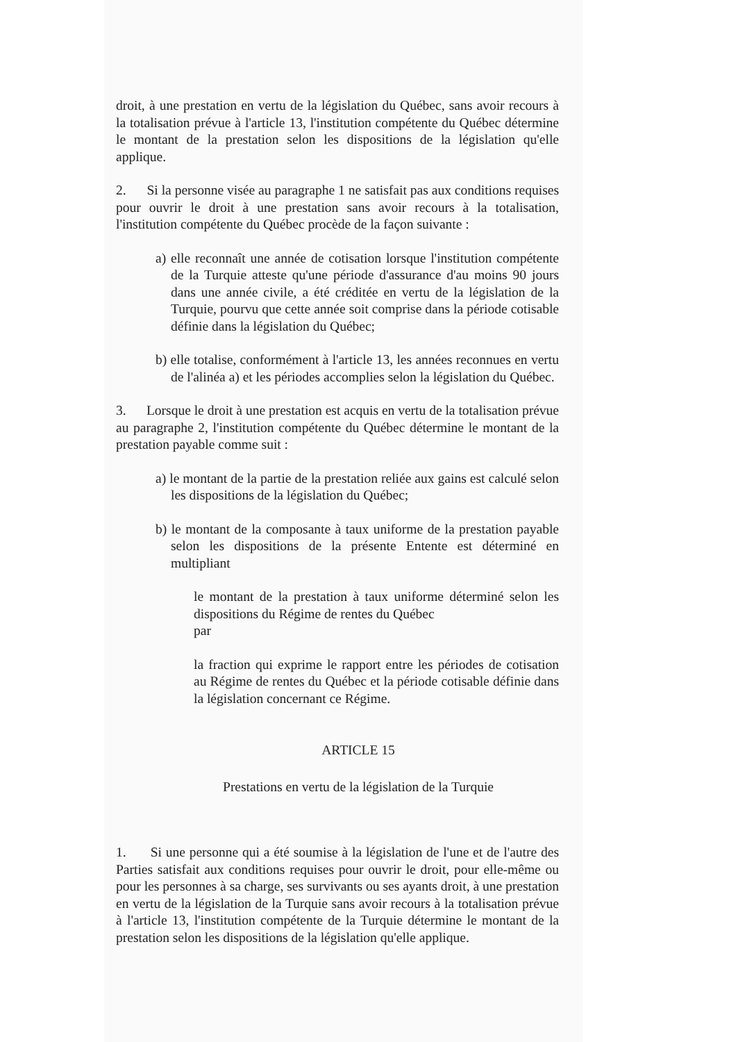droit, à une prestation en vertu de la législation du Québec, sans avoir recours à la totalisation prévue à l'article 13, l'institution compétente du Québec détermine le montant de la prestation selon les dispositions de la législation qu'elle applique.
2. Si la personne visée au paragraphe 1 ne satisfait pas aux conditions requises pour ouvrir le droit à une prestation sans avoir recours à la totalisation, l'institution compétente du Québec procède de la façon suivante :
a) elle reconnaît une année de cotisation lorsque l'institution compétente de la Turquie atteste qu'une période d'assurance d'au moins 90 jours dans une année civile, a été créditée en vertu de la législation de la Turquie, pourvu que cette année soit comprise dans la période cotisable définie dans la législation du Québec;
b) elle totalise, conformément à l'article 13, les années reconnues en vertu de l'alinéa a) et les périodes accomplies selon la législation du Québec.
3. Lorsque le droit à une prestation est acquis en vertu de la totalisation prévue au paragraphe 2, l'institution compétente du Québec détermine le montant de la prestation payable comme suit :
a) le montant de la partie de la prestation reliée aux gains est calculé selon les dispositions de la législation du Québec;
b) le montant de la composante à taux uniforme de la prestation payable selon les dispositions de la présente Entente est déterminé en multipliant
le montant de la prestation à taux uniforme déterminé selon les dispositions du Régime de rentes du Québec
par
la fraction qui exprime le rapport entre les périodes de cotisation au Régime de rentes du Québec et la période cotisable définie dans la législation concernant ce Régime.
ARTICLE 15
Prestations en vertu de la législation de la Turquie
1. Si une personne qui a été soumise à la législation de l'une et de l'autre des Parties satisfait aux conditions requises pour ouvrir le droit, pour elle-même ou pour les personnes à sa charge, ses survivants ou ses ayants droit, à une prestation en vertu de la législation de la Turquie sans avoir recours à la totalisation prévue à l'article 13, l'institution compétente de la Turquie détermine le montant de la prestation selon les dispositions de la législation qu'elle applique.